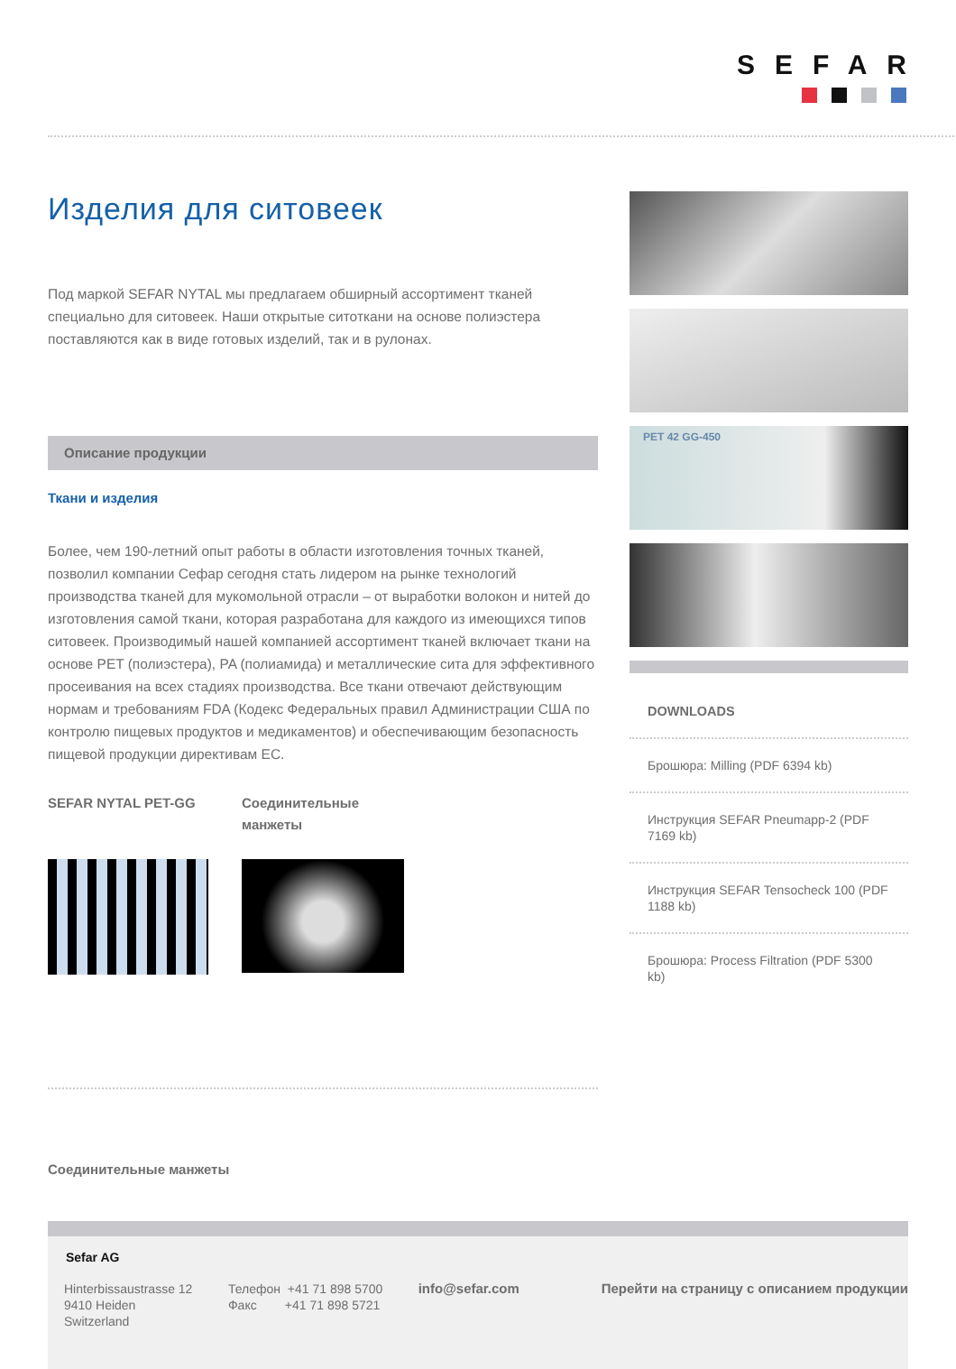SEFAR
Изделия для ситовеек
Под маркой SEFAR NYTAL мы предлагаем обширный ассортимент тканей специально для ситовеек. Наши открытые ситоткани на основе полиэстера поставляются как в виде готовых изделий, так и в рулонах.
Описание продукции
Ткани и изделия
Более, чем 190-летний опыт работы в области изготовления точных тканей, позволил компании Сефар сегодня стать лидером на рынке технологий производства тканей для мукомольной отрасли – от выработки волокон и нитей до изготовления самой ткани, которая разработана для каждого из имеющихся типов ситовеек. Производимый нашей компанией ассортимент тканей включает ткани на основе PET (полиэстера), PA (полиамида) и металлические сита для эффективного просеивания на всех стадиях производства. Все ткани отвечают действующим нормам и требованиям FDA (Кодекс Федеральных правил Администрации США по контролю пищевых продуктов и медикаментов) и обеспечивающим безопасность пищевой продукции директивам ЕС.
SEFAR NYTAL PET-GG Соединительные
манжеты
Соединительные манжеты
PET 42 GG-450
DOWNLOADS
Брошюра: Milling (PDF 6394 kb)
Инструкция SEFAR Pneumapp-2 (PDF 7169 kb)
Инструкция SEFAR Tensocheck 100 (PDF 1188 kb)
Брошюра: Process Filtration (PDF 5300 kb)
Sefar AG
Hinterbissaustrasse 12
9410 Heiden
Switzerland
Телефон +41 71 898 5700
Факс +41 71 898 5721
info@sefar.com Перейти на страницу с описанием продукции